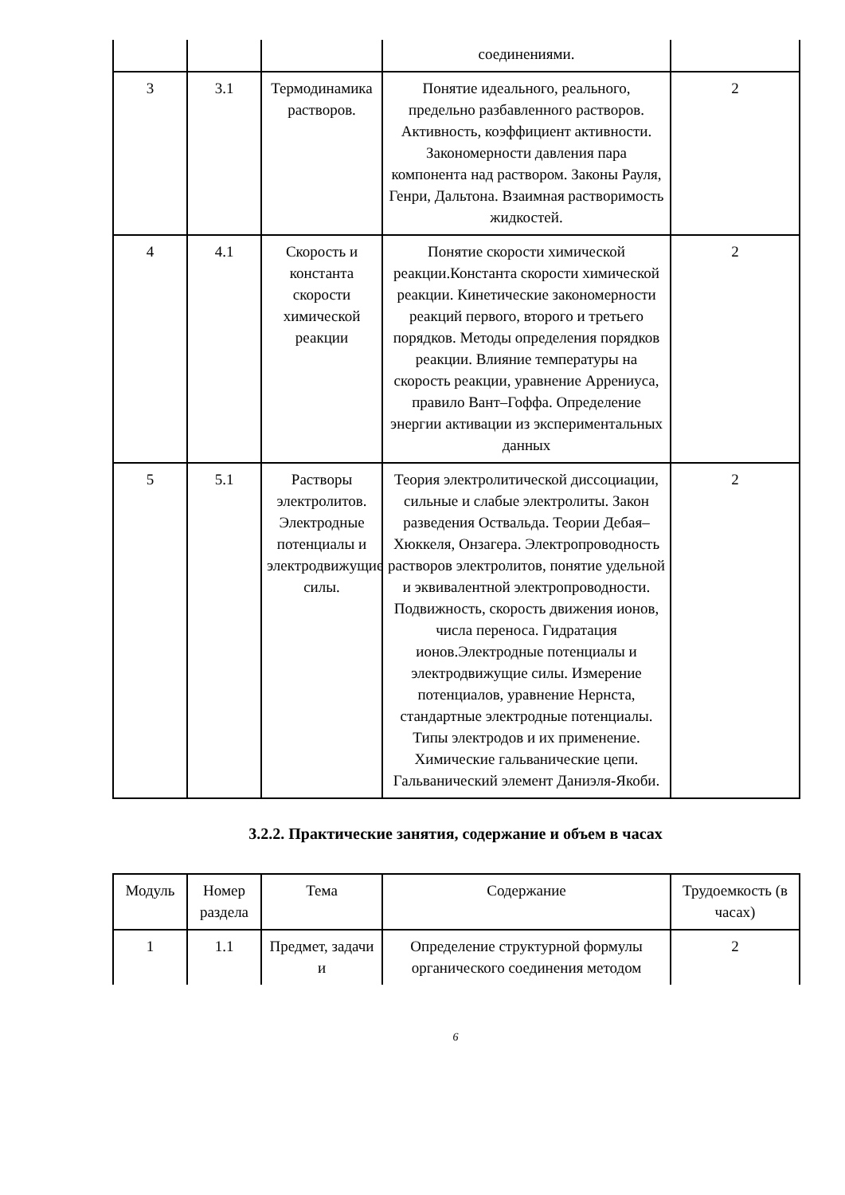| | | | соединениями. | |
| 3 | 3.1 | Термодинамика растворов. | Понятие идеального, реального, предельно разбавленного растворов. Активность, коэффициент активности. Закономерности давления пара компонента над раствором. Законы Рауля, Генри, Дальтона. Взаимная растворимость жидкостей. | 2 |
| 4 | 4.1 | Скорость и константа скорости химической реакции | Понятие скорости химической реакции.Константа скорости химической реакции. Кинетические закономерности реакций первого, второго и третьего порядков. Методы определения порядков реакции. Влияние температуры на скорость реакции, уравнение Аррениуса, правило Вант–Гоффа. Определение энергии активации из экспериментальных данных | 2 |
| 5 | 5.1 | Растворы электролитов. Электродные потенциалы и электродвижущие силы. | Теория электролитической диссоциации, сильные и слабые электролиты. Закон разведения Оствальда. Теории Дебая–Хюккеля, Онзагера. Электропроводность растворов электролитов, понятие удельной и эквивалентной электропроводности. Подвижность, скорость движения ионов, числа переноса. Гидратация ионов.Электродные потенциалы и электродвижущие силы. Измерение потенциалов, уравнение Нернста, стандартные электродные потенциалы. Типы электродов и их применение. Химические гальванические цепи. Гальванический элемент Даниэля-Якоби. | 2 |
3.2.2. Практические занятия, содержание и объем в часах
| Модуль | Номер раздела | Тема | Содержание | Трудоемкость (в часах) |
| --- | --- | --- | --- | --- |
| 1 | 1.1 | Предмет, задачи и | Определение структурной формулы органического соединения методом | 2 |
6